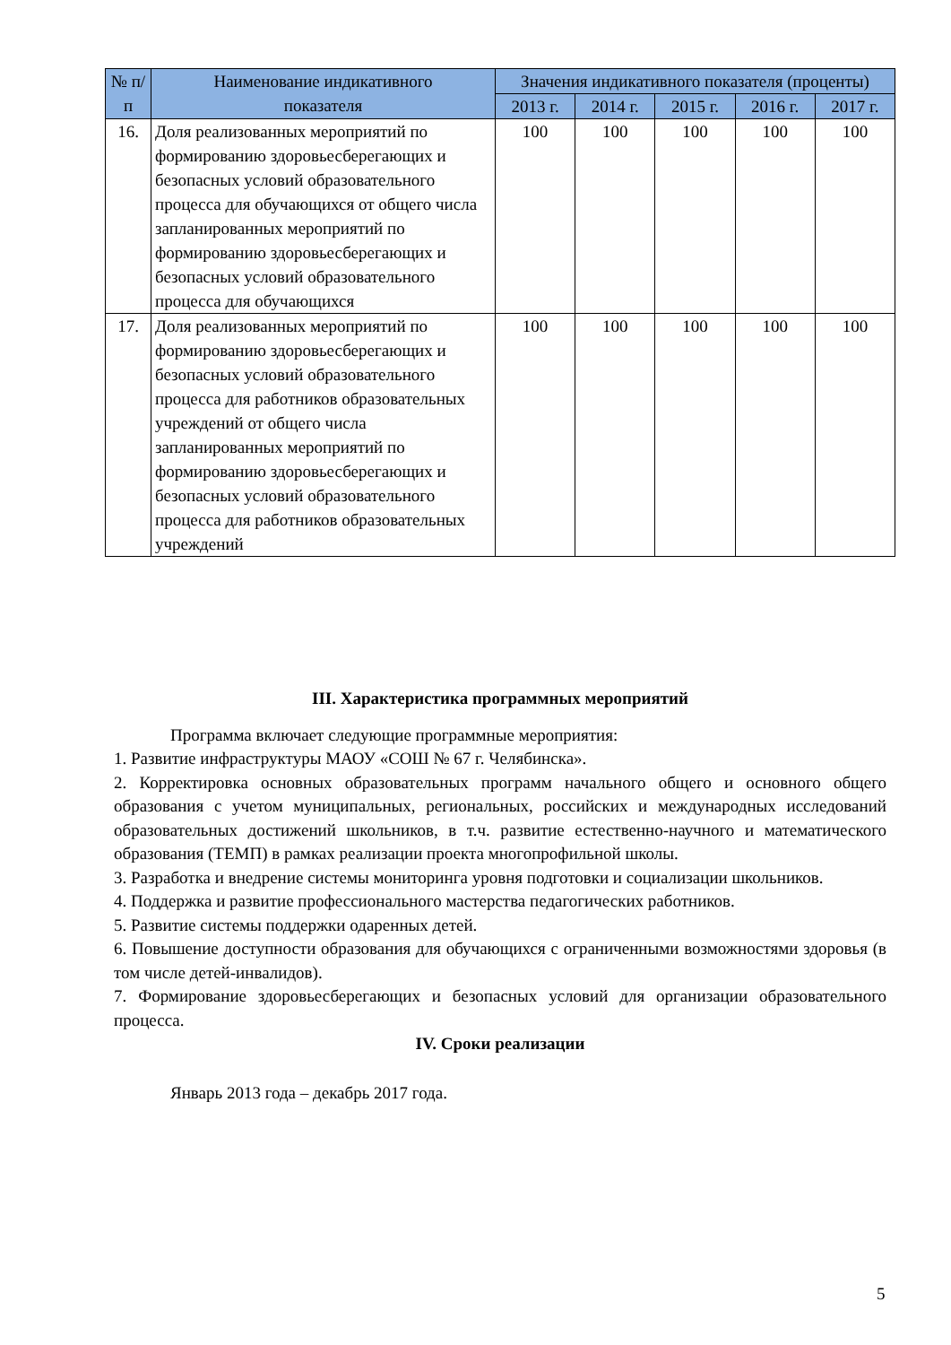| № п/п | Наименование индикативного показателя | Значения индикативного показателя (проценты) | | | | |
| --- | --- | --- | --- | --- | --- | --- |
| | | 2013 г. | 2014 г. | 2015 г. | 2016 г. | 2017 г. |
| 16. | Доля реализованных мероприятий по формированию здоровьесберегающих и безопасных условий образовательного процесса для обучающихся от общего числа запланированных мероприятий по формированию здоровьесберегающих и безопасных условий образовательного процесса для обучающихся | 100 | 100 | 100 | 100 | 100 |
| 17. | Доля реализованных мероприятий по формированию здоровьесберегающих и безопасных условий образовательного процесса для работников образовательных учреждений от общего числа запланированных мероприятий по формированию здоровьесберегающих и безопасных условий образовательного процесса для работников образовательных учреждений | 100 | 100 | 100 | 100 | 100 |
III. Характеристика программных мероприятий
Программа включает следующие программные мероприятия:
1. Развитие инфраструктуры МАОУ «СОШ № 67 г. Челябинска».
2. Корректировка основных образовательных программ начального общего и основного общего образования с учетом муниципальных, региональных, российских и международных исследований образовательных достижений школьников, в т.ч. развитие естественно-научного и математического образования (ТЕМП) в рамках реализации проекта многопрофильной школы.
3. Разработка и внедрение системы мониторинга уровня подготовки и социализации школьников.
4. Поддержка и развитие профессионального мастерства педагогических работников.
5. Развитие системы поддержки одаренных детей.
6. Повышение доступности образования для обучающихся с ограниченными возможностями здоровья (в том числе детей-инвалидов).
7. Формирование здоровьесберегающих и безопасных условий для организации образовательного процесса.
IV. Сроки реализации
Январь 2013 года – декабрь 2017 года.
5